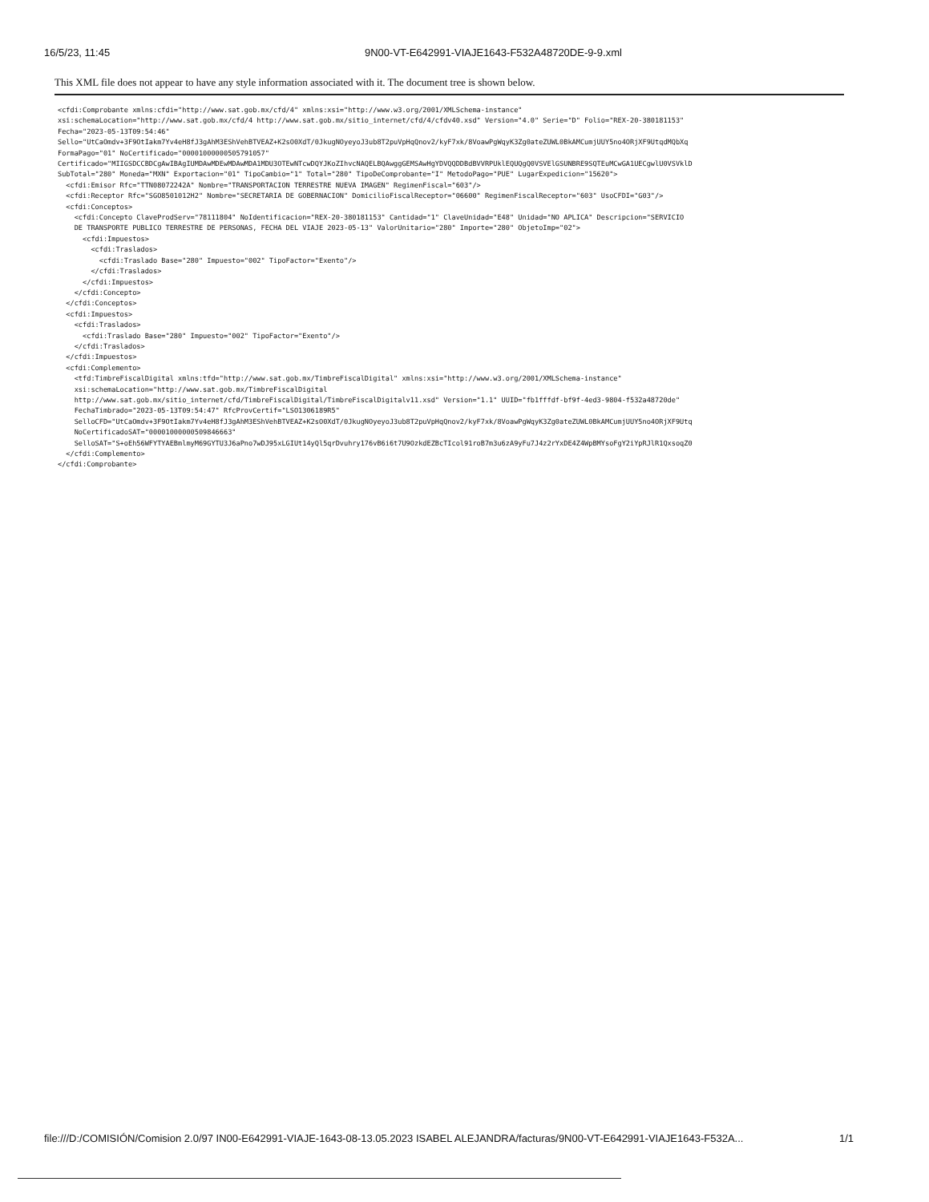16/5/23, 11:45 9N00-VT-E642991-VIAJE1643-F532A48720DE-9-9.xml
This XML file does not appear to have any style information associated with it. The document tree is shown below.
<cfdi:Comprobante xmlns:cfdi="http://www.sat.gob.mx/cfd/4" xmlns:xsi="http://www.w3.org/2001/XMLSchema-instance"
xsi:schemaLocation="http://www.sat.gob.mx/cfd/4 http://www.sat.gob.mx/sitio_internet/cfd/4/cfdv40.xsd" Version="4.0" Serie="D" Folio="REX-20-380181153"
Fecha="2023-05-13T09:54:46"
Sello="UtCaOmdv+3F9OtIakm7Yv4eH8fJ3gAhM3EShVehBTVEAZ+K2sO0XdT/0JkugNOyeyoJ3ub8T2puVpHqQnov2/kyF7xk/8VoawPgWqyK3Zg0ateZUWL0BkAMCumjUUY5no4ORjXF9UtqdMQbXq
FormaPago="01" NoCertificado="00001000000505791057"
Certificado="MIIGSDCCBDCgAwIBAgIUMDAwMDEwMDAwMDA1MDU3OTEwNTcwDQYJKoZIhvcNAQELBQAwggGEMSAwHgYDVQQDDBdBVVRPUklEQUQgQ0VSVElGSUNBRE9SQTEuMCwGA1UECgwlU0VSVklD
SubTotal="280" Moneda="MXN" Exportacion="01" TipoCambio="1" Total="280" TipoDeComprobante="I" MetodoPago="PUE" LugarExpedicion="15620">
  <cfdi:Emisor Rfc="TTN08072242A" Nombre="TRANSPORTACION TERRESTRE NUEVA IMAGEN" RegimenFiscal="603"/>
  <cfdi:Receptor Rfc="SGO8501012H2" Nombre="SECRETARIA DE GOBERNACION" DomicilioFiscalReceptor="06600" RegimenFiscalReceptor="603" UsoCFDI="G03"/>
  <cfdi:Conceptos>
    <cfdi:Concepto ClaveProdServ="78111804" NoIdentificacion="REX-20-380181153" Cantidad="1" ClaveUnidad="E48" Unidad="NO APLICA" Descripcion="SERVICIO
    DE TRANSPORTE PUBLICO TERRESTRE DE PERSONAS, FECHA DEL VIAJE 2023-05-13" ValorUnitario="280" Importe="280" ObjetoImp="02">
      <cfdi:Impuestos>
        <cfdi:Traslados>
          <cfdi:Traslado Base="280" Impuesto="002" TipoFactor="Exento"/>
        </cfdi:Traslados>
      </cfdi:Impuestos>
    </cfdi:Concepto>
  </cfdi:Conceptos>
  <cfdi:Impuestos>
    <cfdi:Traslados>
      <cfdi:Traslado Base="280" Impuesto="002" TipoFactor="Exento"/>
    </cfdi:Traslados>
  </cfdi:Impuestos>
  <cfdi:Complemento>
    <tfd:TimbreFiscalDigital xmlns:tfd="http://www.sat.gob.mx/TimbreFiscalDigital" xmlns:xsi="http://www.w3.org/2001/XMLSchema-instance"
    xsi:schemaLocation="http://www.sat.gob.mx/TimbreFiscalDigital
    http://www.sat.gob.mx/sitio_internet/cfd/TimbreFiscalDigital/TimbreFiscalDigitalv11.xsd" Version="1.1" UUID="fb1fffdf-bf9f-4ed3-9804-f532a48720de"
    FechaTimbrado="2023-05-13T09:54:47" RfcProvCertif="LSO1306189R5"
    SelloCFD="UtCaOmdv+3F9OtIakm7Yv4eH8fJ3gAhM3EShVehBTVEAZ+K2sO0XdT/0JkugNOyeyoJ3ub8T2puVpHqQnov2/kyF7xk/8VoawPgWqyK3Zg0ateZUWL0BkAMCumjUUY5no4ORjXF9Utq
    NoCertificadoSAT="00001000000509846663"
    SelloSAT="S+oEh56WFYTYAEBmlmyM69GYTU3J6aPno7wDJ95xLGIUt14yQl5qrDvuhry176vB6i6t7U9OzkdEZBcTIcol91roB7m3u6zA9yFu7J4z2rYxDE4Z4WpBMYsoFgY2iYpRJlR1QxsoqZ0
  </cfdi:Complemento>
</cfdi:Comprobante>
file:///D:/COMISIÓN/Comision 2.0/97 IN00-E642991-VIAJE-1643-08-13.05.2023 ISABEL ALEJANDRA/facturas/9N00-VT-E642991-VIAJE1643-F532A... 1/1